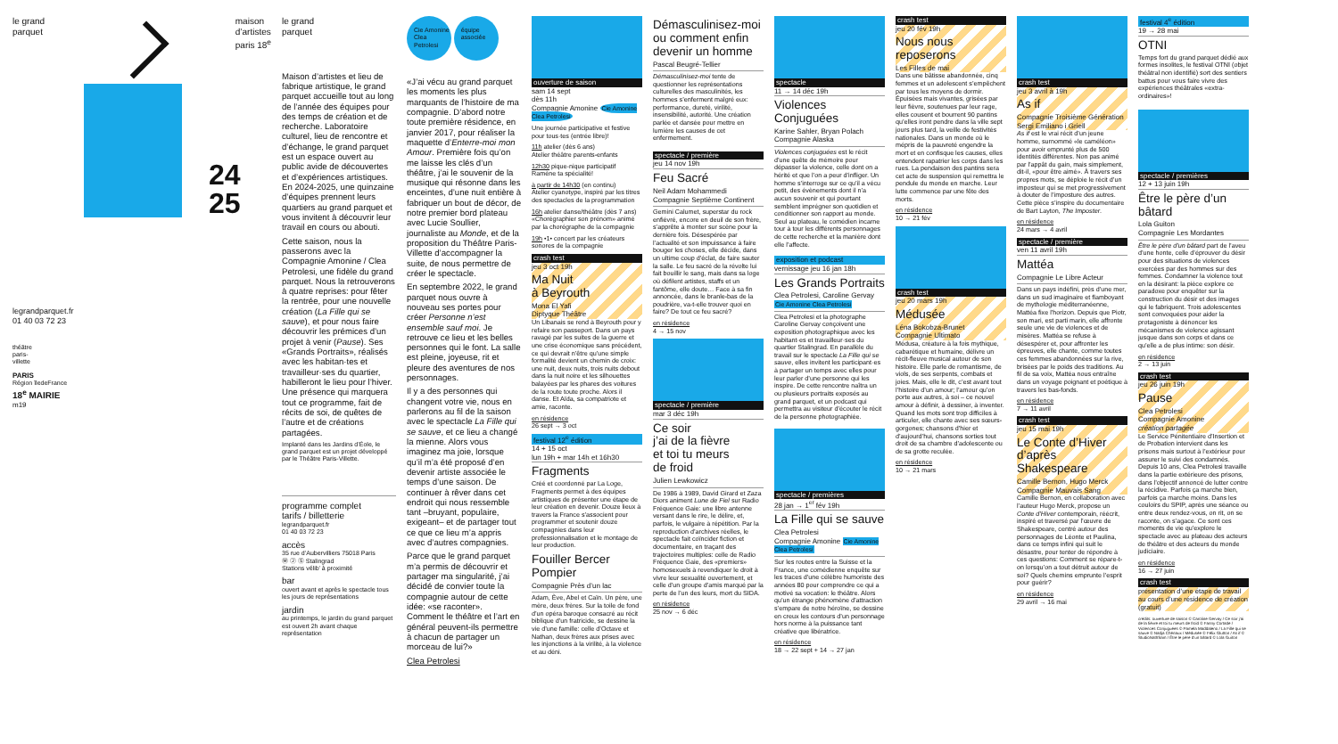le grand
parquet
maison
d’artistes
paris 18<sup>e</sup>
24
25
legrandparquet.fr
01 40 03 72 23
théâtre
paris-
villette
PARIS
Région îledeFrance
18<sup>e</sup> MAIRIE
m19
le grand
parquet
Maison d’artistes et lieu de fabrique artistique, le grand parquet accueille tout au long de l’année des équipes pour des temps de création et de recherche. Laboratoire culturel, lieu de rencontre et d’échange, le grand parquet est un espace ouvert au public avide de découvertes et d’expériences artistiques. En 2024-2025, une quinzaine d’équipes prennent leurs quartiers au grand parquet et vous invitent à découvrir leur travail en cours ou abouti.
Cette saison, nous la passerons avec la Compagnie Amonine / Clea Petrolesi, une fidèle du grand parquet. Nous la retrouverons à quatre reprises: pour fêter la rentrée, pour une nouvelle création (La Fille qui se sauve), et pour nous faire découvrir les prémices d’un projet à venir (Pause). Ses «Grands Portraits», réalisés avec les habitan·tes et travailleur·ses du quartier, habilleront le lieu pour l’hiver. Une présence qui marquera tout ce programme, fait de récits de soi, de quêtes de l’autre et de créations partagées.
Implanté dans les Jardins d’Éole, le grand parquet est un projet développé par le Théâtre Paris-Villette.
programme complet
tarifs / billetterie
legrandparquet.fr
01 40 03 72 23
accès
35 rue d’Aubervilliers 75018 Paris
Ⓜ ② ⑤ Stalingrad
Stations vélib’ à proximité
bar
ouvert avant et après le spectacle tous les jours de représentations
jardin
au printemps, le jardin du grand parquet est ouvert 2h avant chaque représentation
Cie Amonine
Clea Petrolesi équipe associée
«J’ai vécu au grand parquet les moments les plus marquants de l’histoire de ma compagnie. D’abord notre toute première résidence, en janvier 2017, pour réaliser la maquette d’Enterre-moi mon Amour. Première fois qu’on me laisse les clés d’un théâtre, j’ai le souvenir de la musique qui résonne dans les enceintes, d’une nuit entière à fabriquer un bout de décor, de notre premier bord plateau avec Lucie Soullier, journaliste au Monde, et de la proposition du Théâtre Paris-Villette d’accompagner la suite, de nous permettre de créer le spectacle.
En septembre 2022, le grand parquet nous ouvre à nouveau ses portes pour créer Personne n’est ensemble sauf moi. Je retrouve ce lieu et les belles personnes qui le font. La salle est pleine, joyeuse, rit et pleure des aventures de nos personnages.
Il y a des personnes qui changent votre vie, nous en parlerons au fil de la saison avec le spectacle La Fille qui se sauve, et ce lieu a changé la mienne. Alors vous imaginez ma joie, lorsque qu’il m’a été proposé d’en devenir artiste associée le temps d’une saison. De continuer à rêver dans cet endroit qui nous ressemble tant –bruyant, populaire, exigeant– et de partager tout ce que ce lieu m’a appris avec d’autres compagnies.
Parce que le grand parquet m’a permis de découvrir et partager ma singularité, j’ai décidé de convier toute la compagnie autour de cette idée: «se raconter». Comment le théâtre et l’art en général peuvent-ils permettre à chacun de partager un morceau de lui?»
Clea Petrolesi
ouverture de saison
sam 14 sept
dès 11h
Compagnie Amonine Cie Amonine Clea Petrolesi
Une journée participative et festive pour tous·tes (entrée libre)!
11h atelier (dès 6 ans)
Atelier théâtre parents-enfants
12h30 pique-nique participatif
Ramène ta spécialité!
à partir de 14h30 (en continu)
Atelier cyanotype, inspiré par les titres des spectacles de la programmation
16h atelier danse/théâtre (dès 7 ans) «Chorégraphier son prénom» animé par la chorégraphe de la compagnie
19h •1• concert par les créateurs sonores de la compagnie
crash test
jeu 3 oct 19h
Ma Nuit
à Beyrouth
Mona El Yafi
Diptyque Théâtre
Un Libanais se rend à Beyrouth pour y refaire son passeport. Dans un pays ravagé par les suites de la guerre et une crise économique sans précédent, ce qui devrait n’être qu’une simple formalité devient un chemin de croix: une nuit, deux nuits, trois nuits debout dans la nuit noire et les silhouettes balayées par les phares des voitures de la route toute proche. Alors il danse. Et Aïda, sa compatriote et amie, raconte.
en résidence
26 sept → 3 oct
festival 12<sup>e</sup> édition
14 + 15 oct
lun 19h + mar 14h et 16h30
Fragments
Créé et coordonné par La Loge, Fragments permet à des équipes artistiques de présenter une étape de leur création en devenir. Douze lieux à travers la France s’associent pour programmer et soutenir douze compagnies dans leur professionnalisation et le montage de leur production.
Fouiller Bercer Pompier
Compagnie Près d’un lac
Adam, Ève, Abel et Caïn. Un père, une mère, deux frères. Sur la toile de fond d’un opéra baroque consacré au récit biblique d’un fratricide, se dessine la vie d’une famille: celle d’Octave et Nathan, deux frères aux prises avec les injonctions à la virilité, à la violence et au déni.
Démasculinisez-moi ou comment enfin devenir un homme
Pascal Beugré-Tellier
Démasculinisez-moi tente de questionner les représentations culturelles des masculinités, les hommes s’enferment malgré eux: performance, dureté, virilité, insensibilité, autorité. Une création parlée et dansée pour mettre en lumière les causes de cet enfermement.
spectacle / première
jeu 14 nov 19h
Feu Sacré
Neil Adam Mohammedi
Compagnie Septième Continent
Gemini Calumet, superstar du rock enfiévré, encore en deuil de son frère, s’apprête à monter sur scène pour la dernière fois. Désespérée par l’actualité et son impuissance à faire bouger les choses, elle décide, dans un ultime coup d’éclat, de faire sauter la salle. Le feu sacré de la révolte lui fait bouillir le sang, mais dans sa loge où défilent artistes, staffs et un fantôme, elle doute… Face à sa fin annoncée, dans le branle-bas de la poudrière, va-t-elle trouver quoi en faire? De tout ce feu sacré?
en résidence
4 → 15 nov
spectacle / première
mar 3 déc 19h
Ce soir
j’ai de la fièvre
et toi tu meurs
de froid
Julien Lewkowicz
De 1986 à 1989, David Girard et Zaza Diors animent Lune de Fiel sur Radio Fréquence Gaie: une libre antenne versant dans le rire, le délire, et, parfois, le vulgaire à répétition. Par la reproduction d’archives réelles, le spectacle fait coïncider fiction et documentaire, en traçant des trajectoires multiples: celle de Radio Fréquence Gaie, des «premiers» homosexuels à revendiquer le droit à vivre leur sexualité ouvertement, et celle d’un groupe d’amis marqué par la perte de l’un des leurs, mort du SIDA.
en résidence
25 nov → 6 déc
spectacle
11 → 14 déc 19h
Violences Conjuguées
Karine Sahler, Bryan Polach
Compagnie Alaska
Violences conjuguées est le récit d’une quête de mémoire pour dépasser la violence, celle dont on a hérité et que l’on a peur d’infliger. Un homme s’interroge sur ce qu’il a vécu petit, des évènements dont il n’a aucun souvenir et qui pourtant semblent imprégner son quotidien et conditionner son rapport au monde. Seul au plateau, le comédien incarne tour à tour les différents personnages de cette recherche et la manière dont elle l’affecte.
exposition et podcast
vernissage jeu 16 jan 18h
Les Grands Portraits
Clea Petrolesi, Caroline Gervay Cie Amonine Clea Petrolesi
Clea Petrolesi et la photographe Caroline Gervay conçoivent une exposition photographique avec les habitant·es et travailleur·ses du quartier Stalingrad. En parallèle du travail sur le spectacle La Fille qui se sauve, elles invitent les participant·es à partager un temps avec elles pour leur parler d’une personne qui les inspire. De cette rencontre naîtra un ou plusieurs portraits exposés au grand parquet, et un podcast qui permettra au visiteur d’écouter le récit de la personne photographiée.
spectacle / premières
28 jan → 1<sup>er</sup> fév 19h
La Fille qui se sauve
Clea Petrolesi
Compagnie Amonine Cie Amonine Clea Petrolesi
Sur les routes entre la Suisse et la France, une comédienne enquête sur les traces d’une célèbre humoriste des années 80 pour comprendre ce qui a motivé sa vocation: le théâtre. Alors qu’un étrange phénomène d’attraction s’empare de notre héroïne, se dessine en creux les contours d’un personnage hors norme à la puissance tant créative que libératrice.
en résidence
18 → 22 sept + 14 → 27 jan
crash test
jeu 20 fév 19h
Nous nous reposerons
Les Filles de mai
Dans une bâtisse abandonnée, cinq femmes et un adolescent s’empêchent par tous les moyens de dormir. Épuisées mais vivantes, grisées par leur fièvre, soutenues par leur rage, elles cousent et bourrent 90 pantins qu’elles iront pendre dans la ville sept jours plus tard, la veille de festivités nationales. Dans un monde où le mépris de la pauvreté engendre la mort et en confisque les causes, elles entendent rapatrier les corps dans les rues. La pendaison des pantins sera cet acte de suspension qui remettra le pendule du monde en marche. Leur lutte commence par une fête des morts.
en résidence
10 → 21 fév
crash test
jeu 20 mars 19h
Médusée
Léna Bokobza-Brunet
Compagnie Ultimato
Médusa, créature à la fois mythique, cabarétique et humaine, délivre un récit-fleuve musical autour de son histoire. Elle parle de romantisme, de viols, de ses serpents, combats et joies. Mais, elle le dit, c’est avant tout l’histoire d’un amour; l’amour qu’on porte aux autres, à soi – ce nouvel amour à définir, à dessiner, à inventer. Quand les mots sont trop difficiles à articuler, elle chante avec ses sœurs-gorgones; chansons d’hier et d’aujourd’hui, chansons sorties tout droit de sa chambre d’adolescente ou de sa grotte reculée.
en résidence
10 → 21 mars
crash test
jeu 3 avril à 19h
As if
Compagnie Troisième Génération
Sergi Emiliano i Griell
As if est le vrai récit d’un jeune homme, surnommé «le caméléon» pour avoir emprunté plus de 500 identités différentes. Non pas animé par l’appât du gain, mais simplement, dit-il, «pour être aimé». À travers ses propres mots, se déploie le récit d’un imposteur qui se met progressivement à douter de l’imposture des autres. Cette pièce s’inspire du documentaire de Bart Layton, The Imposter.
en résidence
24 mars → 4 avril
spectacle / première
ven 11 avril 19h
Mattéa
Compagnie Le Libre Acteur
Dans un pays indéfini, près d’une mer, dans un sud imaginaire et flamboyant de mythologie méditerranéenne, Mattéa fixe l’horizon. Depuis que Piotr, son mari, est parti marin, elle affronte seule une vie de violences et de misères. Mattéa se refuse à désespérer et, pour affronter les épreuves, elle chante, comme toutes ces femmes abandonnées sur la rive, brisées par le poids des traditions. Au fil de sa voix, Mattéa nous entraîne dans un voyage poignant et poétique à travers les bas-fonds.
en résidence
7 → 11 avril
crash test
jeu 15 mai 19h
Le Conte d’Hiver d’après Shakespeare
Camille Bernon, Hugo Merck
Compagnie Mauvais Sang
Camille Bernon, en collaboration avec l’auteur Hugo Merck, propose un Conte d’Hiver contemporain, réécrit, inspiré et traversé par l’œuvre de Shakespeare, centré autour des personnages de Léonte et Paulina, dans ce temps infini qui suit le désastre, pour tenter de répondre à ces questions: Comment se répare-t-on lorsqu’on a tout détruit autour de soi? Quels chemins emprunte l’esprit pour guérir?
en résidence
29 avril → 16 mai
festival 4<sup>e</sup> édition
19 → 28 mai
OTNI
Temps fort du grand parquet dédié aux formes insolites, le festival OTNI (objet théâtral non identifié) sort des sentiers battus pour vous faire vivre des expériences théâtrales «extra-ordinaires»!
spectacle / premières
12 + 13 juin 19h
Être le père d’un bâtard
Lola Guiton
Compagnie Les Mordantes
Être le père d’un bâtard part de l’aveu d’une honte, celle d’éprouver du désir pour des situations de violences exercées par des hommes sur des femmes. Condamner la violence tout en la désirant: la pièce explore ce paradoxe pour enquêter sur la construction du désir et des images qui le fabriquent. Trois adolescentes sont convoquées pour aider la protagoniste à dénoncer les mécanismes de violence agissant jusque dans son corps et dans ce qu’elle a de plus intime: son désir.
en résidence
2 → 13 juin
crash test
jeu 26 juin 19h
Pause
Clea Petrolesi
Compagnie Amonine
création partagée
Le Service Pénitentiaire d’Insertion et de Probation intervient dans les prisons mais surtout à l’extérieur pour assurer le suivi des condamnés. Depuis 10 ans, Clea Petrolesi travaille dans la partie extérieure des prisons, dans l’objectif annoncé de lutter contre la récidive. Parfois ça marche bien, parfois ça marche moins. Dans les couloirs du SPIP, après une séance ou entre deux rendez-vous, on rit, on se raconte, on s’agace. Ce sont ces moments de vie qu’explore le spectacle avec au plateau des acteurs de théâtre et des acteurs du monde judiciaire.
en résidence
16 → 27 juin
crash test
présentation d’une étape de travail au cours d’une résidence de création (gratuit)
crédits: ouverture de saison © Caroline Gervay / Ce soir j’ai de la fièvre et toi tu meurs de froid © Fanny Cortade / Violences Conjuguées © Pamela Maddaleno / La Fille qui se sauve © Nadja Chénaux / Médusée © Félix Glutton / As if © StudioNathSam / Être le père d’un bâtard © Lola Guiton